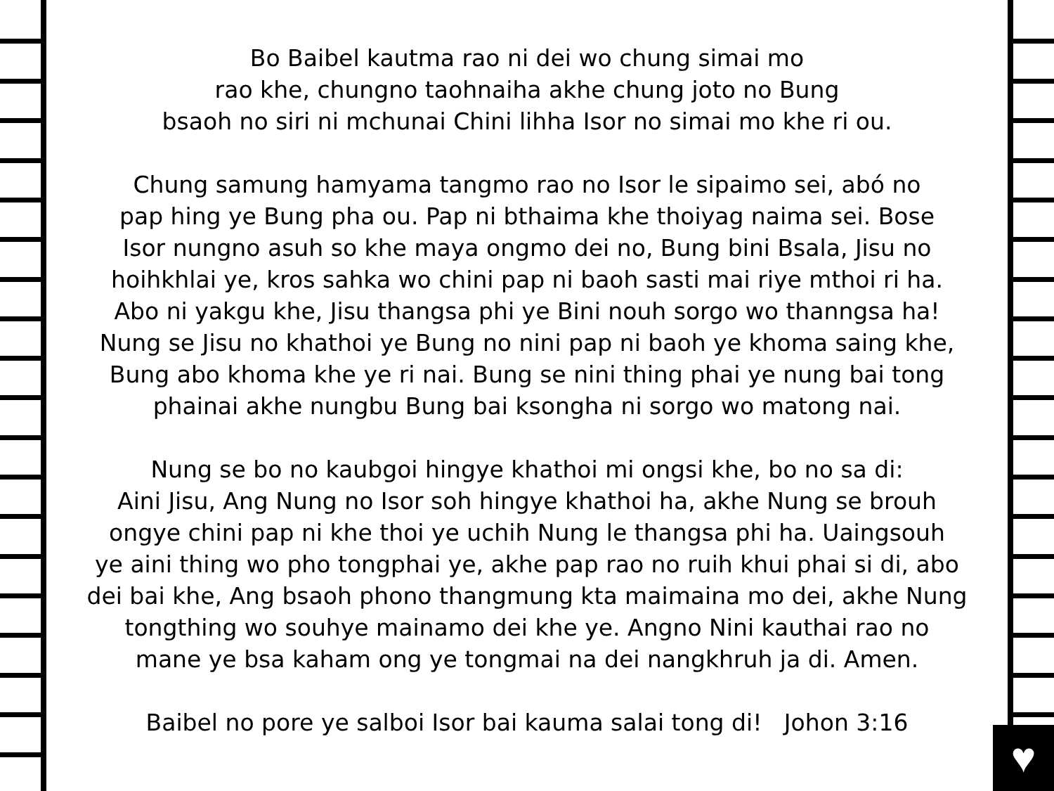♥
Bo Baibel kautma rao ni dei wo chung simai mo
rao khe, chungno taohnaiha akhe chung joto no Bung
bsaoh no siri ni mchunai Chini lihha Isor no simai mo khe ri ou.
Chung samung hamyama tangmo rao no Isor le sipaimo sei, abó no
pap hing ye Bung pha ou. Pap ni bthaima khe thoiyag naima sei. Bose
Isor nungno asuh so khe maya ongmo dei no, Bung bini Bsala, Jisu no
hoihkhlai ye, kros sahka wo chini pap ni baoh sasti mai riye mthoi ri ha.
Abo ni yakgu khe, Jisu thangsa phi ye Bini nouh sorgo wo thanngsa ha!
Nung se Jisu no khathoi ye Bung no nini pap ni baoh ye khoma saing khe,
Bung abo khoma khe ye ri nai. Bung se nini thing phai ye nung bai tong
phainai akhe nungbu Bung bai ksongha ni sorgo wo matong nai.
Nung se bo no kaubgoi hingye khathoi mi ongsi khe, bo no sa di:
Aini Jisu, Ang Nung no Isor soh hingye khathoi ha, akhe Nung se brouh
ongye chini pap ni khe thoi ye uchih Nung le thangsa phi ha. Uaingsouh
ye aini thing wo pho tongphai ye, akhe pap rao no ruih khui phai si di, abo
dei bai khe, Ang bsaoh phono thangmung kta maimaina mo dei, akhe Nung
tongthing wo souhye mainamo dei khe ye. Angno Nini kauthai rao no
mane ye bsa kaham ong ye tongmai na dei nangkhruh ja di. Amen.
Baibel no pore ye salboi Isor bai kauma salai tong di! Johon 3:16